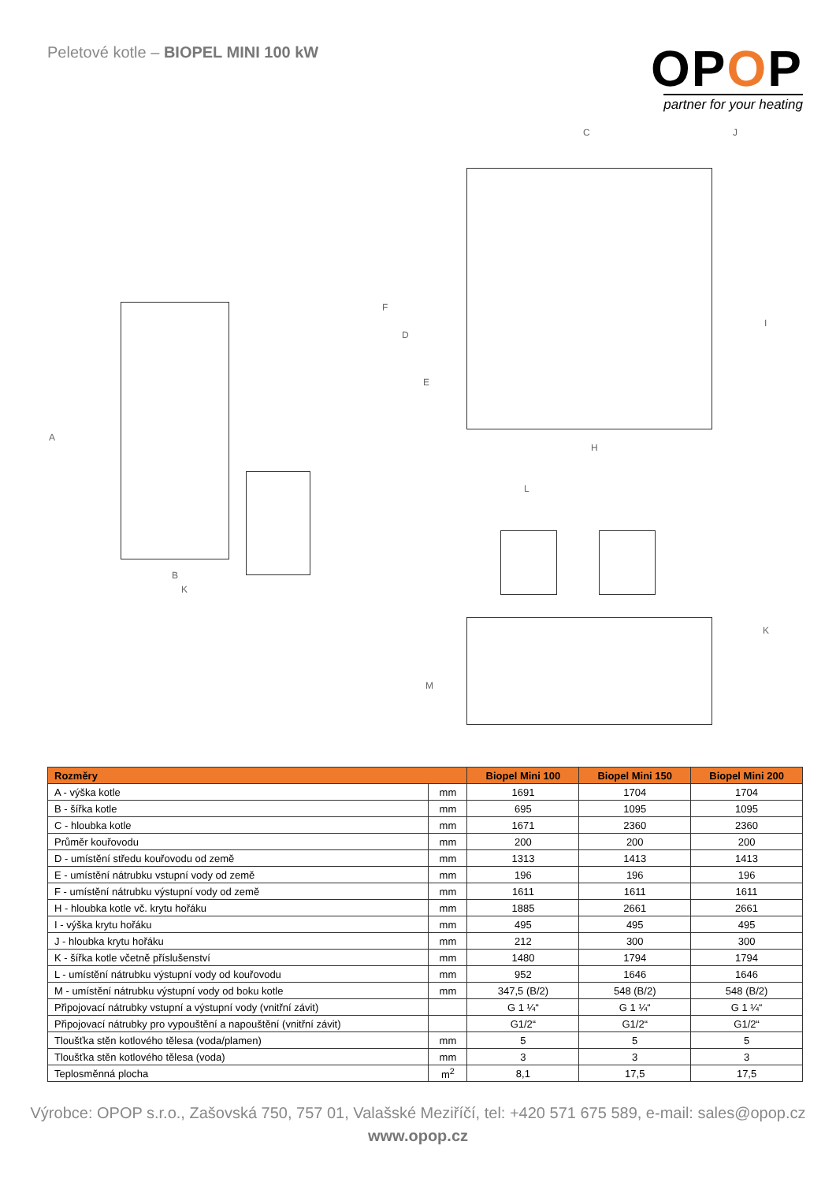Peletové kotle – BIOPEL MINI 100 kW
OPOP
partner for your heating
A
B
K
C J
F
D
E
I
H
L
K
M
| Rozměry | | Biopel Mini 100 | Biopel Mini 150 | Biopel Mini 200 |
| --- | --- | --- | --- | --- |
| A - výška kotle | mm | 1691 | 1704 | 1704 |
| B - šířka kotle | mm | 695 | 1095 | 1095 |
| C - hloubka kotle | mm | 1671 | 2360 | 2360 |
| Průměr kouřovodu | mm | 200 | 200 | 200 |
| D - umístění středu kouřovodu od země | mm | 1313 | 1413 | 1413 |
| E - umístění nátrubku vstupní vody od země | mm | 196 | 196 | 196 |
| F - umístění nátrubku výstupní vody od země | mm | 1611 | 1611 | 1611 |
| H - hloubka kotle vč. krytu hořáku | mm | 1885 | 2661 | 2661 |
| I - výška krytu hořáku | mm | 495 | 495 | 495 |
| J - hloubka krytu hořáku | mm | 212 | 300 | 300 |
| K - šířka kotle včetně příslušenství | mm | 1480 | 1794 | 1794 |
| L - umístění nátrubku výstupní vody od kouřovodu | mm | 952 | 1646 | 1646 |
| M - umístění nátrubku výstupní vody od boku kotle | mm | 347,5 (B/2) | 548 (B/2) | 548 (B/2) |
| Připojovací nátrubky vstupní a výstupní vody (vnitřní závit) | | G 1 ¼“ | G 1 ¼“ | G 1 ¼“ |
| Připojovací nátrubky pro vypouštění a napouštění (vnitřní závit) | | G1/2“ | G1/2“ | G1/2“ |
| Tloušťka stěn kotlového tělesa (voda/plamen) | mm | 5 | 5 | 5 |
| Tloušťka stěn kotlového tělesa (voda) | mm | 3 | 3 | 3 |
| Teplosměnná plocha | m<sup>2</sup> | 8,1 | 17,5 | 17,5 |
Výrobce: OPOP s.r.o., Zašovská 750, 757 01, Valašské Meziříčí, tel: +420 571 675 589, e-mail: sales@opop.cz
www.opop.cz